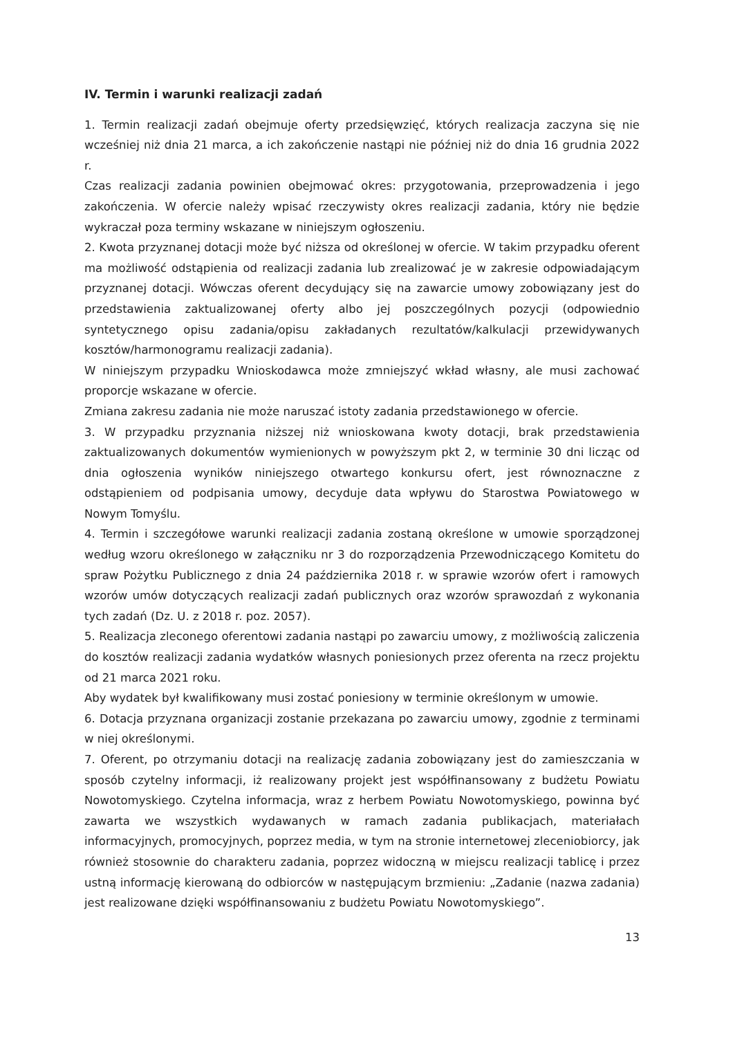IV. Termin i warunki realizacji zadań
1. Termin realizacji zadań obejmuje oferty przedsięwzięć, których realizacja zaczyna się nie wcześniej niż dnia 21 marca, a ich zakończenie nastąpi nie później niż do dnia 16 grudnia 2022 r.
Czas realizacji zadania powinien obejmować okres: przygotowania, przeprowadzenia i jego zakończenia. W ofercie należy wpisać rzeczywisty okres realizacji zadania, który nie będzie wykraczał poza terminy wskazane w niniejszym ogłoszeniu.
2. Kwota przyznanej dotacji może być niższa od określonej w ofercie. W takim przypadku oferent ma możliwość odstąpienia od realizacji zadania lub zrealizować je w zakresie odpowiadającym przyznanej dotacji. Wówczas oferent decydujący się na zawarcie umowy zobowiązany jest do przedstawienia zaktualizowanej oferty albo jej poszczególnych pozycji (odpowiednio syntetycznego opisu zadania/opisu zakładanych rezultatów/kalkulacji przewidywanych kosztów/harmonogramu realizacji zadania).
W niniejszym przypadku Wnioskodawca może zmniejszyć wkład własny, ale musi zachować proporcje wskazane w ofercie.
Zmiana zakresu zadania nie może naruszać istoty zadania przedstawionego w ofercie.
3. W przypadku przyznania niższej niż wnioskowana kwoty dotacji, brak przedstawienia zaktualizowanych dokumentów wymienionych w powyższym pkt 2, w terminie 30 dni licząc od dnia ogłoszenia wyników niniejszego otwartego konkursu ofert, jest równoznaczne z odstąpieniem od podpisania umowy, decyduje data wpływu do Starostwa Powiatowego w Nowym Tomyślu.
4. Termin i szczegółowe warunki realizacji zadania zostaną określone w umowie sporządzonej według wzoru określonego w załączniku nr 3 do rozporządzenia Przewodniczącego Komitetu do spraw Pożytku Publicznego z dnia 24 października 2018 r. w sprawie wzorów ofert i ramowych wzorów umów dotyczących realizacji zadań publicznych oraz wzorów sprawozdań z wykonania tych zadań (Dz. U. z 2018 r. poz. 2057).
5. Realizacja zleconego oferentowi zadania nastąpi po zawarciu umowy, z możliwością zaliczenia do kosztów realizacji zadania wydatków własnych poniesionych przez oferenta na rzecz projektu od 21 marca 2021 roku.
Aby wydatek był kwalifikowany musi zostać poniesiony w terminie określonym w umowie.
6. Dotacja przyznana organizacji zostanie przekazana po zawarciu umowy, zgodnie z terminami w niej określonymi.
7. Oferent, po otrzymaniu dotacji na realizację zadania zobowiązany jest do zamieszczania w sposób czytelny informacji, iż realizowany projekt jest współfinansowany z budżetu Powiatu Nowotomyskiego. Czytelna informacja, wraz z herbem Powiatu Nowotomyskiego, powinna być zawarta we wszystkich wydawanych w ramach zadania publikacjach, materiałach informacyjnych, promocyjnych, poprzez media, w tym na stronie internetowej zleceniobiorcy, jak również stosownie do charakteru zadania, poprzez widoczną w miejscu realizacji tablicę i przez ustną informację kierowaną do odbiorców w następującym brzmieniu: „Zadanie (nazwa zadania) jest realizowane dzięki współfinansowaniu z budżetu Powiatu Nowotomyskiego”.
13